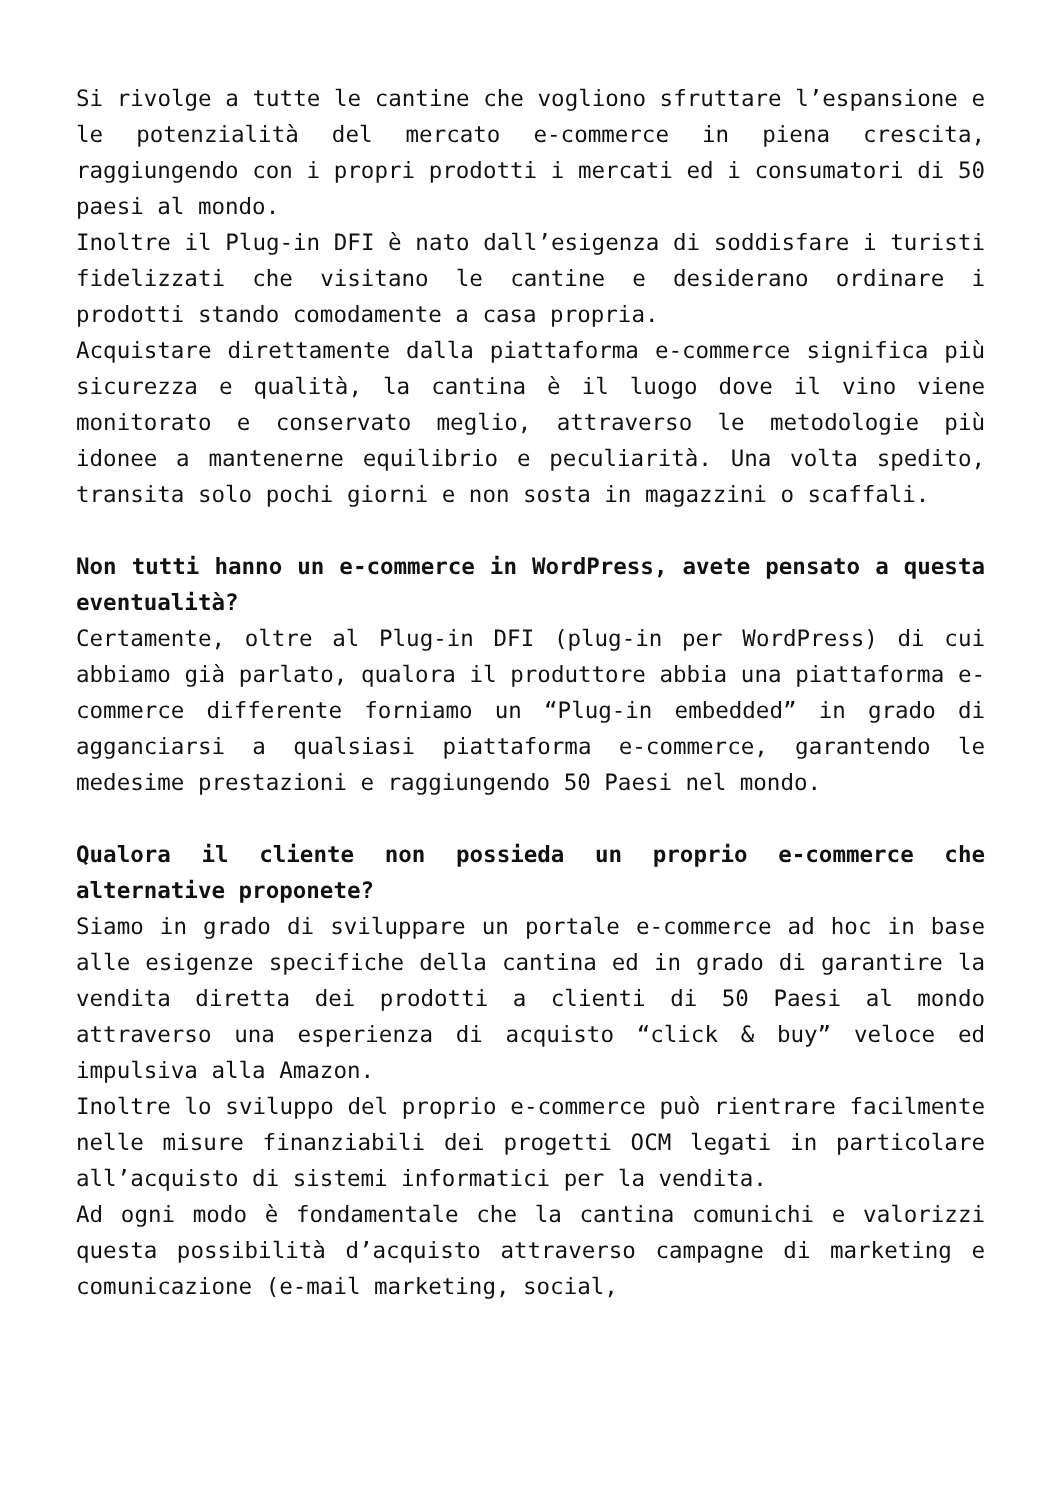Si rivolge a tutte le cantine che vogliono sfruttare l’espansione e le potenzialità del mercato e-commerce in piena crescita, raggiungendo con i propri prodotti i mercati ed i consumatori di 50 paesi al mondo.
Inoltre il Plug-in DFI è nato dall’esigenza di soddisfare i turisti fidelizzati che visitano le cantine e desiderano ordinare i prodotti stando comodamente a casa propria.
Acquistare direttamente dalla piattaforma e-commerce significa più sicurezza e qualità, la cantina è il luogo dove il vino viene monitorato e conservato meglio, attraverso le metodologie più idonee a mantenerne equilibrio e peculiarità. Una volta spedito, transita solo pochi giorni e non sosta in magazzini o scaffali.
Non tutti hanno un e-commerce in WordPress, avete pensato a questa eventualità?
Certamente, oltre al Plug-in DFI (plug-in per WordPress) di cui abbiamo già parlato, qualora il produttore abbia una piattaforma e-commerce differente forniamo un “Plug-in embedded” in grado di agganciarsi a qualsiasi piattaforma e-commerce, garantendo le medesime prestazioni e raggiungendo 50 Paesi nel mondo.
Qualora il cliente non possieda un proprio e-commerce che alternative proponete?
Siamo in grado di sviluppare un portale e-commerce ad hoc in base alle esigenze specifiche della cantina ed in grado di garantire la vendita diretta dei prodotti a clienti di 50 Paesi al mondo attraverso una esperienza di acquisto “click & buy” veloce ed impulsiva alla Amazon.
Inoltre lo sviluppo del proprio e-commerce può rientrare facilmente nelle misure finanziabili dei progetti OCM legati in particolare all’acquisto di sistemi informatici per la vendita.
Ad ogni modo è fondamentale che la cantina comunichi e valorizzi questa possibilità d’acquisto attraverso campagne di marketing e comunicazione (e-mail marketing, social,